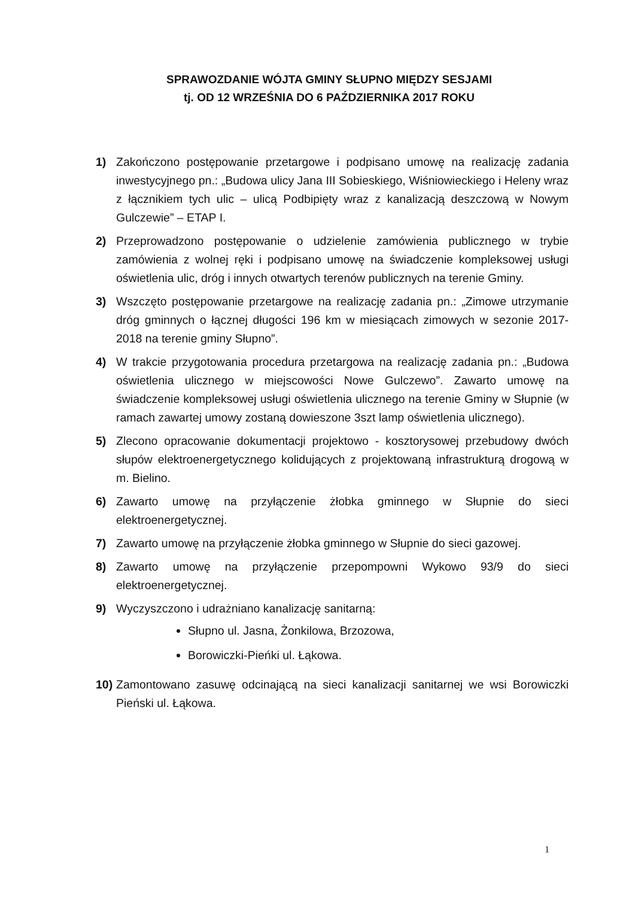SPRAWOZDANIE WÓJTA GMINY SŁUPNO MIĘDZY SESJAMI
tj. OD 12 WRZEŚNIA DO 6 PAŹDZIERNIKA 2017 ROKU
1) Zakończono postępowanie przetargowe i podpisano umowę na realizację zadania inwestycyjnego pn.: „Budowa ulicy Jana III Sobieskiego, Wiśniowieckiego i Heleny wraz z łącznikiem tych ulic – ulicą Podbipięty wraz z kanalizacją deszczową w Nowym Gulczewie” – ETAP I.
2) Przeprowadzono postępowanie o udzielenie zamówienia publicznego w trybie zamówienia z wolnej ręki i podpisano umowę na świadczenie kompleksowej usługi oświetlenia ulic, dróg i innych otwartych terenów publicznych na terenie Gminy.
3) Wszczęto postępowanie przetargowe na realizację zadania pn.: „Zimowe utrzymanie dróg gminnych o łącznej długości 196 km w miesiącach zimowych w sezonie 2017-2018 na terenie gminy Słupno”.
4) W trakcie przygotowania procedura przetargowa na realizację zadania pn.: „Budowa oświetlenia ulicznego w miejscowości Nowe Gulczewo”. Zawarto umowę na świadczenie kompleksowej usługi oświetlenia ulicznego na terenie Gminy w Słupnie (w ramach zawartej umowy zostaną dowieszone 3szt lamp oświetlenia ulicznego).
5) Zlecono opracowanie dokumentacji projektowo - kosztorysowej przebudowy dwóch słupów elektroenergetycznego kolidujących z projektowaną infrastrukturą drogową w m. Bielino.
6) Zawarto umowę na przyłączenie żłobka gminnego w Słupnie do sieci elektroenergetycznej.
7) Zawarto umowę na przyłączenie żłobka gminnego w Słupnie do sieci gazowej.
8) Zawarto umowę na przyłączenie przepompowni Wykowo 93/9 do sieci elektroenergetycznej.
9) Wyczyszczono i udrażniano kanalizację sanitarną:
Słupno ul. Jasna, Żonkilowa, Brzozowa,
Borowiczki-Pieńki ul. Łąkowa.
10) Zamontowano zasuwę odcinającą na sieci kanalizacji sanitarnej we wsi Borowiczki Pieński ul. Łąkowa.
1